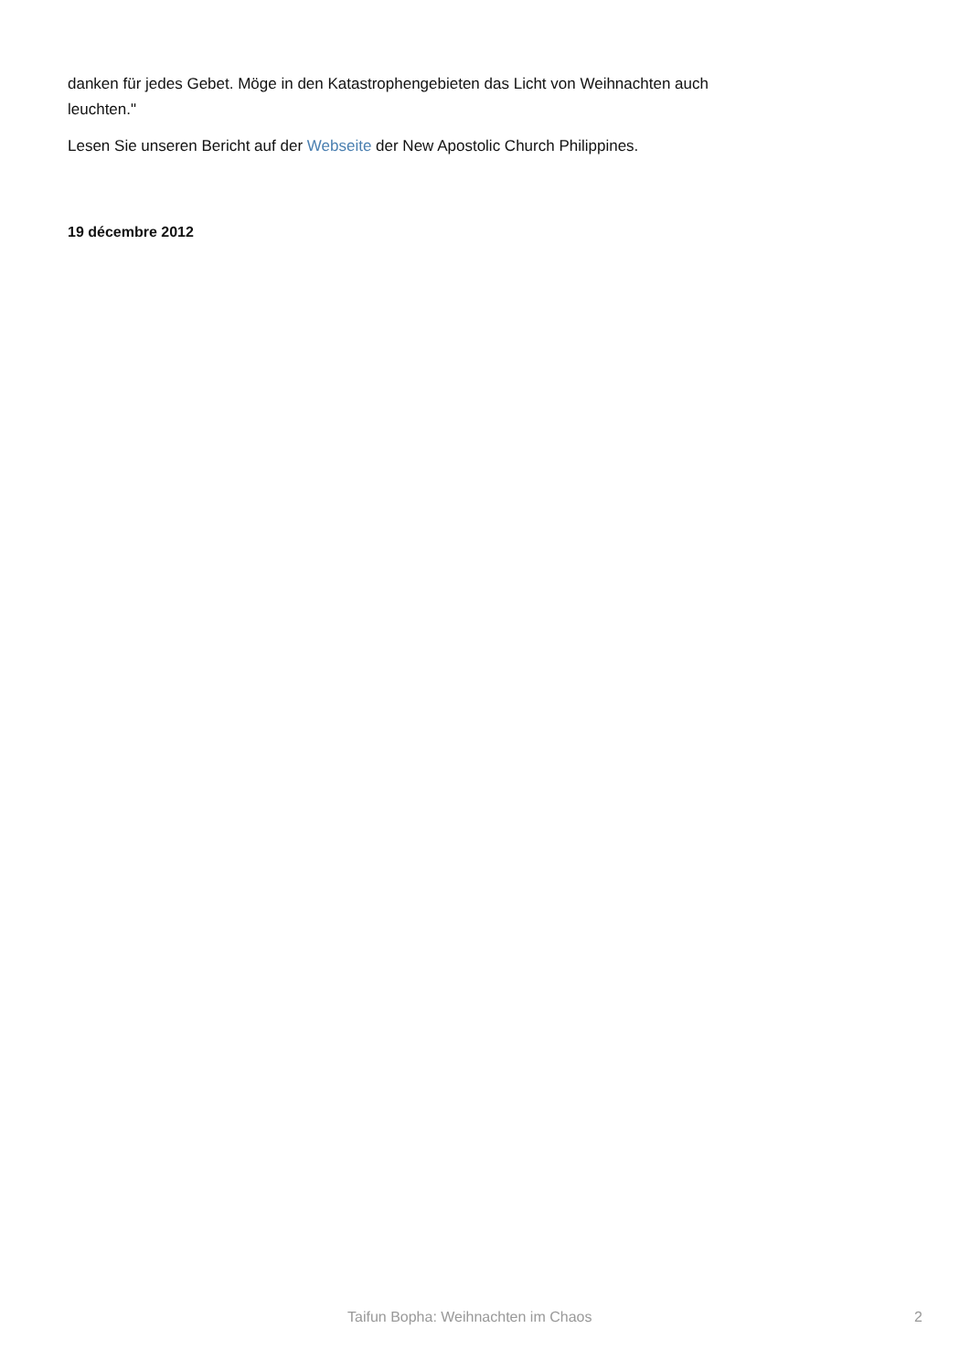danken für jedes Gebet. Möge in den Katastrophengebieten das Licht von Weihnachten auch leuchten."
Lesen Sie unseren Bericht auf der Webseite der New Apostolic Church Philippines.
19 décembre 2012
Taifun Bopha: Weihnachten im Chaos 2